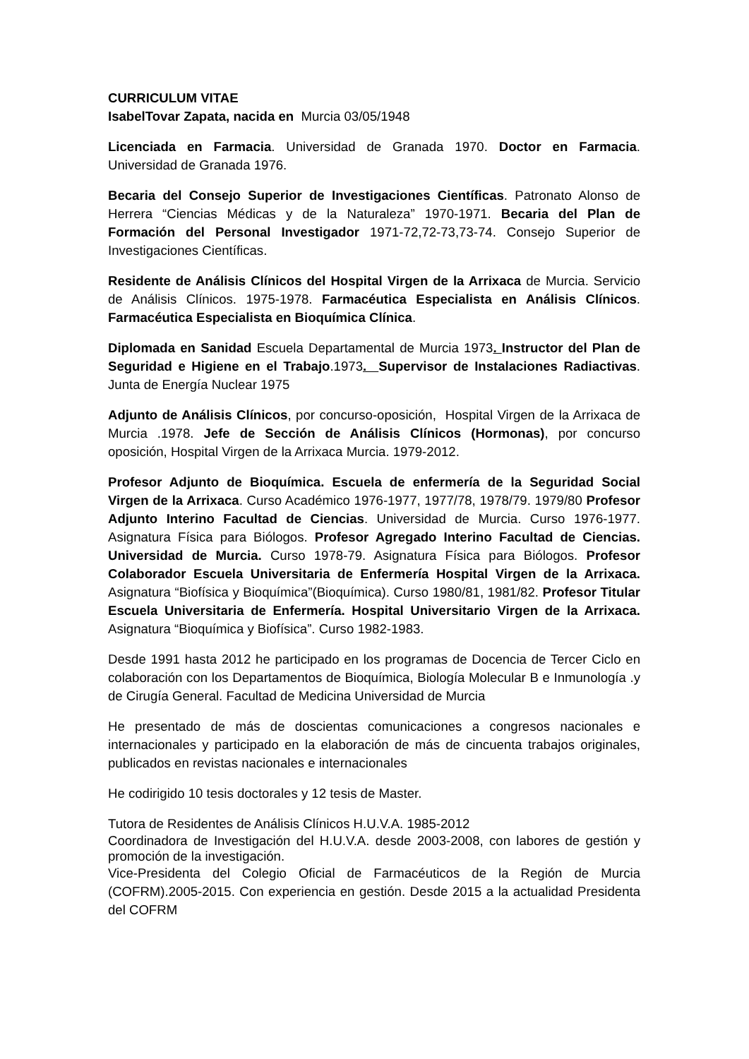CURRICULUM VITAE
IsabelTovar Zapata, nacida en Murcia 03/05/1948
Licenciada en Farmacia. Universidad de Granada 1970. Doctor en Farmacia. Universidad de Granada 1976.
Becaria del Consejo Superior de Investigaciones Científicas. Patronato Alonso de Herrera “Ciencias Médicas y de la Naturaleza” 1970-1971. Becaria del Plan de Formación del Personal Investigador 1971-72,72-73,73-74. Consejo Superior de Investigaciones Científicas.
Residente de Análisis Clínicos del Hospital Virgen de la Arrixaca de Murcia. Servicio de Análisis Clínicos. 1975-1978. Farmacéutica Especialista en Análisis Clínicos. Farmacéutica Especialista en Bioquímica Clínica.
Diplomada en Sanidad Escuela Departamental de Murcia 1973. Instructor del Plan de Seguridad e Higiene en el Trabajo.1973. Supervisor de Instalaciones Radiactivas. Junta de Energía Nuclear 1975
Adjunto de Análisis Clínicos, por concurso-oposición, Hospital Virgen de la Arrixaca de Murcia .1978. Jefe de Sección de Análisis Clínicos (Hormonas), por concurso oposición, Hospital Virgen de la Arrixaca Murcia. 1979-2012.
Profesor Adjunto de Bioquímica. Escuela de enfermería de la Seguridad Social Virgen de la Arrixaca. Curso Académico 1976-1977, 1977/78, 1978/79. 1979/80 Profesor Adjunto Interino Facultad de Ciencias. Universidad de Murcia. Curso 1976-1977. Asignatura Física para Biólogos. Profesor Agregado Interino Facultad de Ciencias. Universidad de Murcia. Curso 1978-79. Asignatura Física para Biólogos. Profesor Colaborador Escuela Universitaria de Enfermería Hospital Virgen de la Arrixaca. Asignatura “Biofísica y Bioquímica”(Bioquímica). Curso 1980/81, 1981/82. Profesor Titular Escuela Universitaria de Enfermería. Hospital Universitario Virgen de la Arrixaca. Asignatura “Bioquímica y Biofísica”. Curso 1982-1983.
Desde 1991 hasta 2012 he participado en los programas de Docencia de Tercer Ciclo en colaboración con los Departamentos de Bioquímica, Biología Molecular B e Inmunología .y de Cirugía General. Facultad de Medicina Universidad de Murcia
He presentado de más de doscientas comunicaciones a congresos nacionales e internacionales y participado en la elaboración de más de cincuenta trabajos originales, publicados en revistas nacionales e internacionales
He codirigido 10 tesis doctorales y 12 tesis de Master.
Tutora de Residentes de Análisis Clínicos H.U.V.A. 1985-2012
Coordinadora de Investigación del H.U.V.A. desde 2003-2008, con labores de gestión y promoción de la investigación.
Vice-Presidenta del Colegio Oficial de Farmacéuticos de la Región de Murcia (COFRM).2005-2015. Con experiencia en gestión. Desde 2015 a la actualidad Presidenta del COFRM